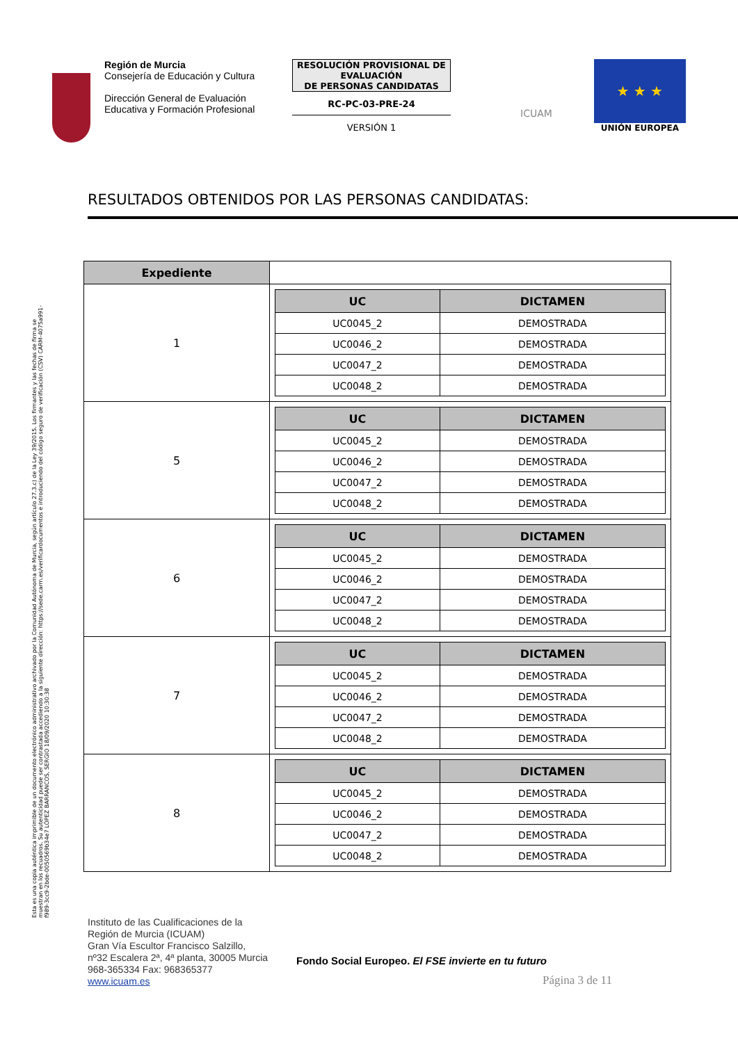Región de Murcia
Consejería de Educación y Cultura
Dirección General de Evaluación Educativa y Formación Profesional
RESOLUCIÓN PROVISIONAL DE EVALUACIÓN
DE PERSONAS CANDIDATAS
RC-PC-03-PRE-24
VERSIÓN 1
ICUAM
★ ★ ★
UNIÓN EUROPEA
RESULTADOS OBTENIDOS POR LAS PERSONAS CANDIDATAS:
| Expediente | |
| 1 | / UC / DICTAMEN / / --- / --- / / UC0045_2 / DEMOSTRADA / / UC0046_2 / DEMOSTRADA / / UC0047_2 / DEMOSTRADA / / UC0048_2 / DEMOSTRADA / |
| 5 | / UC / DICTAMEN / / --- / --- / / UC0045_2 / DEMOSTRADA / / UC0046_2 / DEMOSTRADA / / UC0047_2 / DEMOSTRADA / / UC0048_2 / DEMOSTRADA / |
| 6 | / UC / DICTAMEN / / --- / --- / / UC0045_2 / DEMOSTRADA / / UC0046_2 / DEMOSTRADA / / UC0047_2 / DEMOSTRADA / / UC0048_2 / DEMOSTRADA / |
| 7 | / UC / DICTAMEN / / --- / --- / / UC0045_2 / DEMOSTRADA / / UC0046_2 / DEMOSTRADA / / UC0047_2 / DEMOSTRADA / / UC0048_2 / DEMOSTRADA / |
| 8 | / UC / DICTAMEN / / --- / --- / / UC0045_2 / DEMOSTRADA / / UC0046_2 / DEMOSTRADA / / UC0047_2 / DEMOSTRADA / / UC0048_2 / DEMOSTRADA / |
Esta es una copia auténtica imprimible de un documento electrónico administrativo archivado por la Comunidad Autónoma de Murcia, según artículo 27.3.c) de la Ley 39/2015. Los firmantes y las fechas de firma se muestran en los recuadros. Su autenticidad puede ser contrastada accediendo a la siguiente dirección: https://sede.carm.es/verificardocumentos e introduciendo del código seguro de verificación (CSV) CARM-4075a991-f989-3cc9-2bde-0050569b34e7 LÓPEZ BARRANCOS, SERGIO 18/09/2020 10:30:38
Instituto de las Cualificaciones de la
Región de Murcia (ICUAM)
Gran Vía Escultor Francisco Salzillo,
nº32 Escalera 2ª, 4ª planta, 30005 Murcia
968-365334 Fax: 968365377
www.icuam.es
Fondo Social Europeo. El FSE invierte en tu futuro
Página 3 de 11